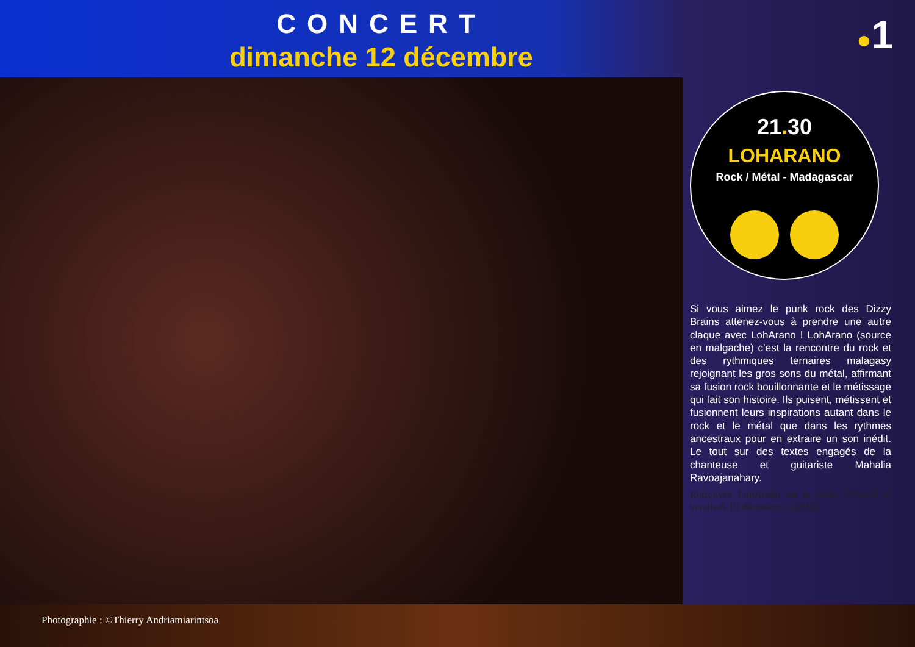CONCERT
dimanche 12 décembre
●1
21. 30
LOHARANO
Rock / Métal - Madagascar
Si vous aimez le punk rock des Dizzy Brains attenez-vous à prendre une autre claque avec LohArano ! LohArano (source en malgache) c’est la rencontre du rock et des rythmiques ternaires malagasy rejoignant les gros sons du métal, affirmant sa fusion rock bouillonnante et le métissage qui fait son histoire. Ils puisent, métissent et fusionnent leurs inspirations autant dans le rock et le métal que dans les rythmes ancestraux pour en extraire un son inédit. Le tout sur des textes engagés de la chanteuse et guitariste Mahalia Ravoajanahary.
Retrouvez LohArano sur la scène FITAOS le vendredi 10 décembre à 22H30
Photographie : ©Thierry Andriamiarintsoa